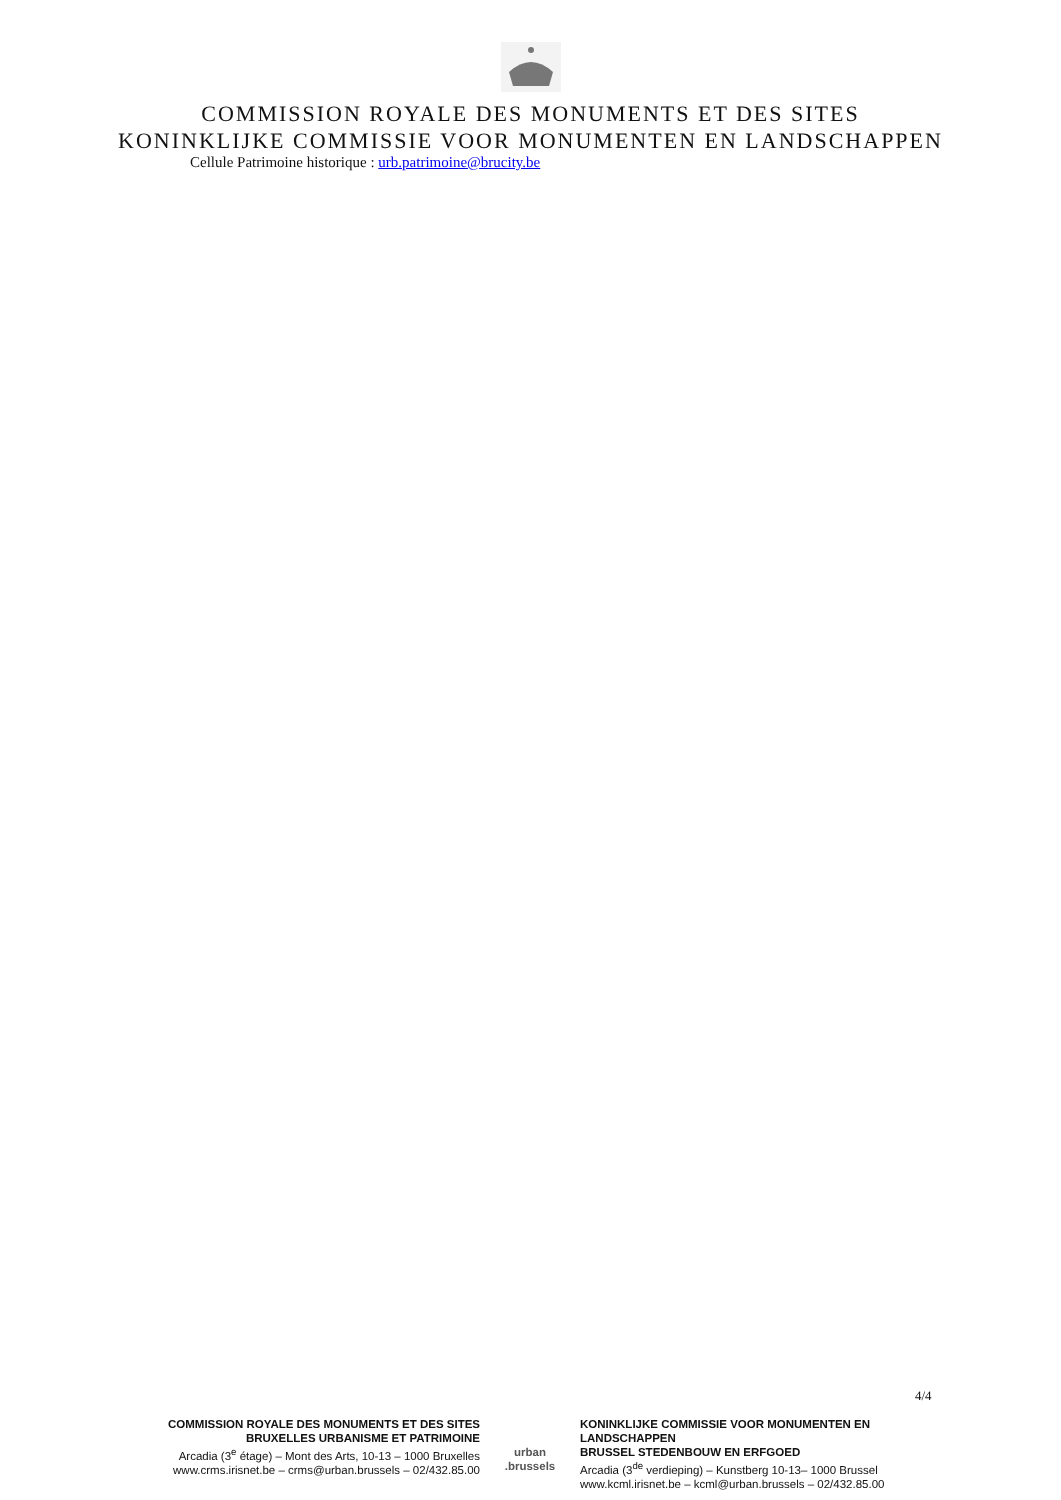COMMISSION ROYALE DES MONUMENTS ET DES SITES
KONINKLIJKE COMMISSIE VOOR MONUMENTEN EN LANDSCHAPPEN
Cellule Patrimoine historique : urb.patrimoine@brucity.be
4/4
COMMISSION ROYALE DES MONUMENTS ET DES SITES
BRUXELLES URBANISME ET PATRIMOINE
Arcadia (3<sup>e</sup> étage) – Mont des Arts, 10-13 – 1000 Bruxelles
www.crms.irisnet.be – crms@urban.brussels – 02/432.85.00
urban
.brussels
KONINKLIJKE COMMISSIE VOOR MONUMENTEN EN LANDSCHAPPEN
BRUSSEL STEDENBOUW EN ERFGOED
Arcadia (3<sup>de</sup> verdieping) – Kunstberg 10-13– 1000 Brussel
www.kcml.irisnet.be – kcml@urban.brussels – 02/432.85.00